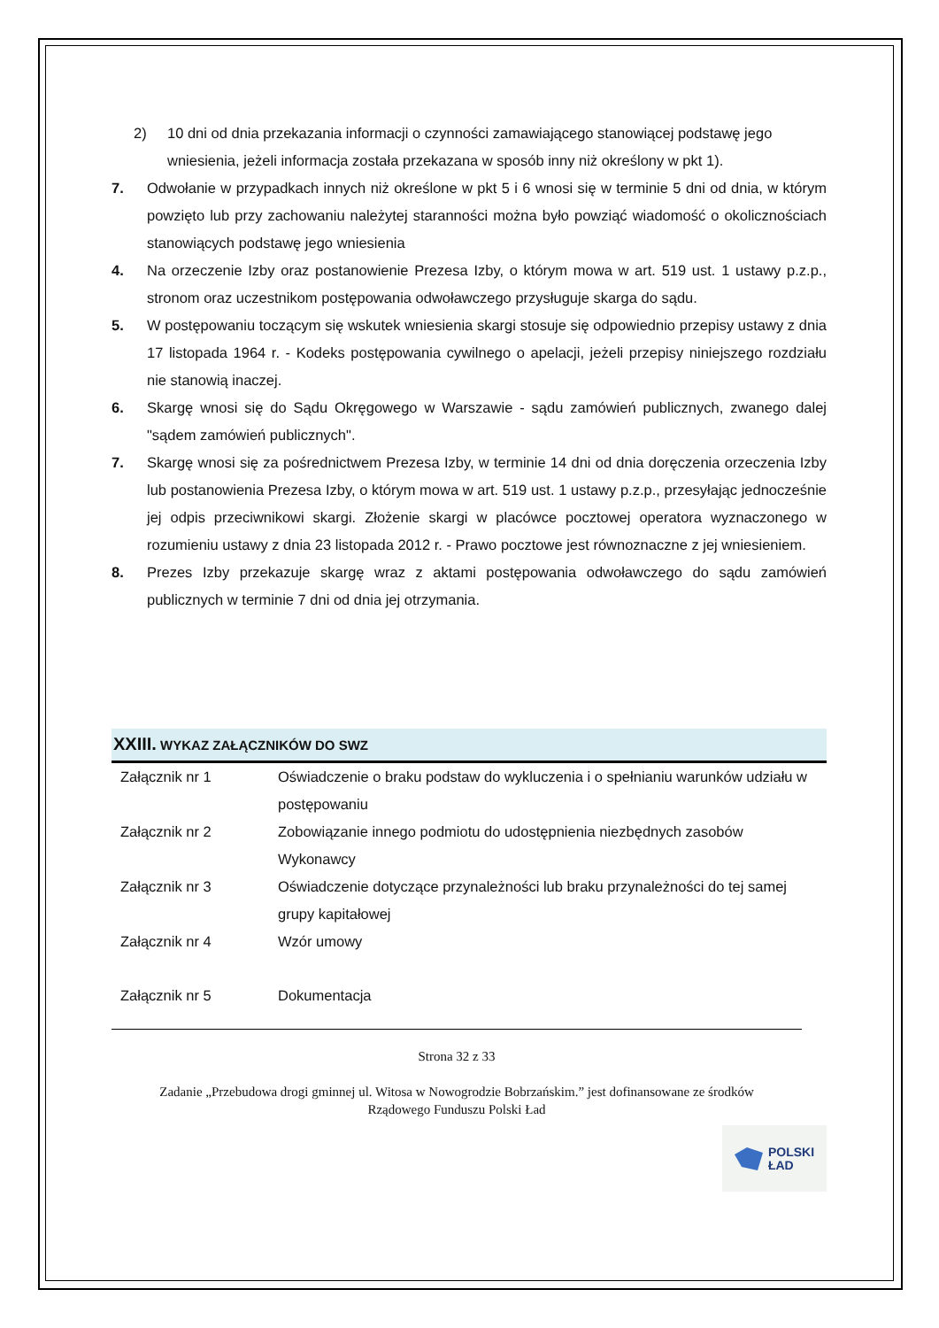2) 10 dni od dnia przekazania informacji o czynności zamawiającego stanowiącej podstawę jego wniesienia, jeżeli informacja została przekazana w sposób inny niż określony w pkt 1).
7. Odwołanie w przypadkach innych niż określone w pkt 5 i 6 wnosi się w terminie 5 dni od dnia, w którym powzięto lub przy zachowaniu należytej staranności można było powziąć wiadomość o okolicznościach stanowiących podstawę jego wniesienia
4. Na orzeczenie Izby oraz postanowienie Prezesa Izby, o którym mowa w art. 519 ust. 1 ustawy p.z.p., stronom oraz uczestnikom postępowania odwoławczego przysługuje skarga do sądu.
5. W postępowaniu toczącym się wskutek wniesienia skargi stosuje się odpowiednio przepisy ustawy z dnia 17 listopada 1964 r. - Kodeks postępowania cywilnego o apelacji, jeżeli przepisy niniejszego rozdziału nie stanowią inaczej.
6. Skargę wnosi się do Sądu Okręgowego w Warszawie - sądu zamówień publicznych, zwanego dalej "sądem zamówień publicznych".
7. Skargę wnosi się za pośrednictwem Prezesa Izby, w terminie 14 dni od dnia doręczenia orzeczenia Izby lub postanowienia Prezesa Izby, o którym mowa w art. 519 ust. 1 ustawy p.z.p., przesyłając jednocześnie jej odpis przeciwnikowi skargi. Złożenie skargi w placówce pocztowej operatora wyznaczonego w rozumieniu ustawy z dnia 23 listopada 2012 r. - Prawo pocztowe jest równoznaczne z jej wniesieniem.
8. Prezes Izby przekazuje skargę wraz z aktami postępowania odwoławczego do sądu zamówień publicznych w terminie 7 dni od dnia jej otrzymania.
XXIII. WYKAZ ZAŁĄCZNIKÓW DO SWZ
| Załącznik nr 1 | Oświadczenie o braku podstaw do wykluczenia i o spełnianiu warunków udziału w postępowaniu |
| Załącznik nr 2 | Zobowiązanie innego podmiotu do udostępnienia niezbędnych zasobów Wykonawcy |
| Załącznik nr 3 | Oświadczenie dotyczące przynależności lub braku przynależności do tej samej grupy kapitałowej |
| Załącznik nr 4 | Wzór umowy |
| Załącznik nr 5 | Dokumentacja |
Strona 32 z 33
Zadanie „Przebudowa drogi gminnej ul. Witosa w Nowogrodzie Bobrzańskim.” jest dofinansowane ze środków Rządowego Funduszu Polski Ład
POLSKI
ŁAD